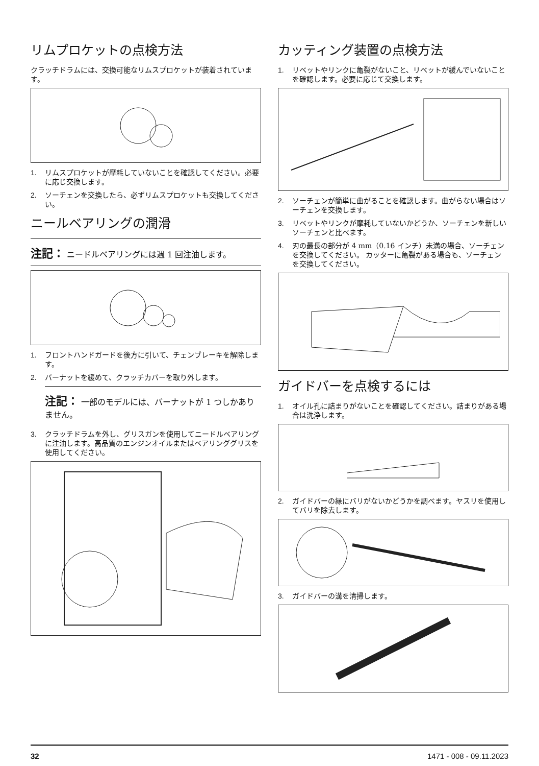リムプロケットの点検方法
クラッチドラムには、交換可能なリムスプロケットが装着されています。
1. リムスプロケットが摩耗していないことを確認してください。必要に応じ交換します。
2. ソーチェンを交換したら、必ずリムスプロケットも交換してください。
ニールベアリングの潤滑
注記： ニードルベアリングには週 1 回注油します。
1. フロントハンドガードを後方に引いて、チェンブレーキを解除します。
2. バーナットを緩めて、クラッチカバーを取り外します。
注記： 一部のモデルには、バーナットが 1 つしかありません。
3. クラッチドラムを外し、グリスガンを使用してニードルベアリングに注油します。高品質のエンジンオイルまたはベアリンググリスを使用してください。
カッティング装置の点検方法
1. リベットやリンクに亀裂がないこと、リベットが緩んでいないことを確認します。必要に応じて交換します。
2. ソーチェンが簡単に曲がることを確認します。曲がらない場合はソーチェンを交換します。
3. リベットやリンクが摩耗していないかどうか、ソーチェンを新しいソーチェンと比べます。
4. 刃の最長の部分が 4 mm（0.16 インチ）未満の場合、ソーチェンを交換してください。 カッターに亀裂がある場合も、ソーチェンを交換してください。
ガイドバーを点検するには
1. オイル孔に詰まりがないことを確認してください。詰まりがある場合は洗浄します。
2. ガイドバーの縁にバリがないかどうかを調べます。ヤスリを使用してバリを除去します。
3. ガイドバーの溝を清掃します。
32 1471 - 008 - 09.11.2023